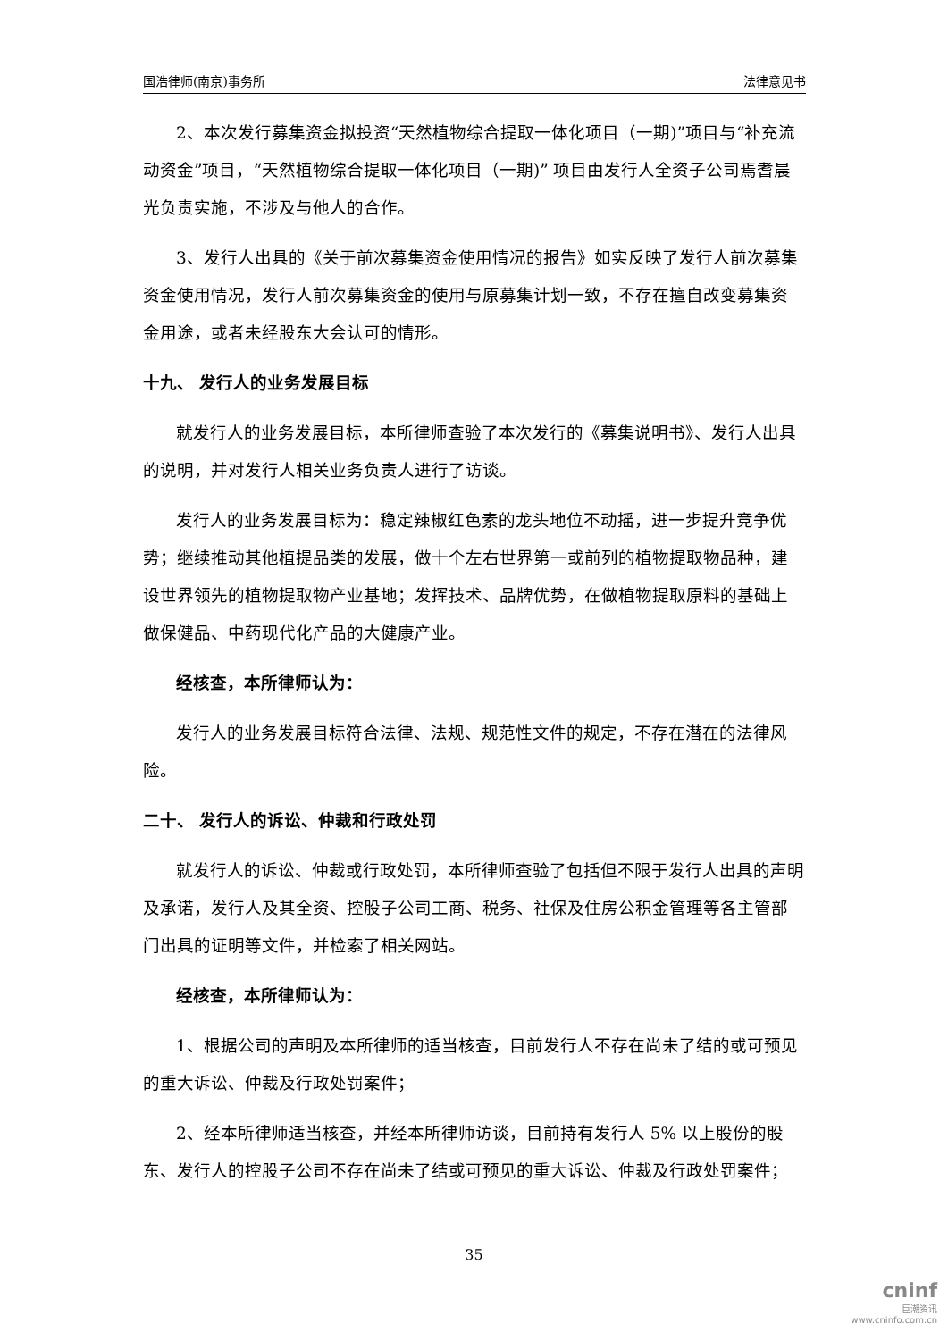国浩律师(南京)事务所 法律意见书
2、本次发行募集资金拟投资“天然植物综合提取一体化项目（一期)”项目与“补充流动资金”项目，“天然植物综合提取一体化项目（一期)” 项目由发行人全资子公司焉耆晨光负责实施，不涉及与他人的合作。
3、发行人出具的《关于前次募集资金使用情况的报告》如实反映了发行人前次募集资金使用情况，发行人前次募集资金的使用与原募集计划一致，不存在擅自改变募集资金用途，或者未经股东大会认可的情形。
十九、 发行人的业务发展目标
就发行人的业务发展目标，本所律师查验了本次发行的《募集说明书》、发行人出具的说明，并对发行人相关业务负责人进行了访谈。
发行人的业务发展目标为：稳定辣椒红色素的龙头地位不动摇，进一步提升竞争优势；继续推动其他植提品类的发展，做十个左右世界第一或前列的植物提取物品种，建设世界领先的植物提取物产业基地；发挥技术、品牌优势，在做植物提取原料的基础上做保健品、中药现代化产品的大健康产业。
经核查，本所律师认为：
发行人的业务发展目标符合法律、法规、规范性文件的规定，不存在潜在的法律风险。
二十、 发行人的诉讼、仲裁和行政处罚
就发行人的诉讼、仲裁或行政处罚，本所律师查验了包括但不限于发行人出具的声明及承诺，发行人及其全资、控股子公司工商、税务、社保及住房公积金管理等各主管部门出具的证明等文件，并检索了相关网站。
经核查，本所律师认为：
1、根据公司的声明及本所律师的适当核查，目前发行人不存在尚未了结的或可预见的重大诉讼、仲裁及行政处罚案件；
2、经本所律师适当核查，并经本所律师访谈，目前持有发行人 5% 以上股份的股东、发行人的控股子公司不存在尚未了结或可预见的重大诉讼、仲裁及行政处罚案件；
35
cninf
巨潮资讯
www.cninfo.com.cn